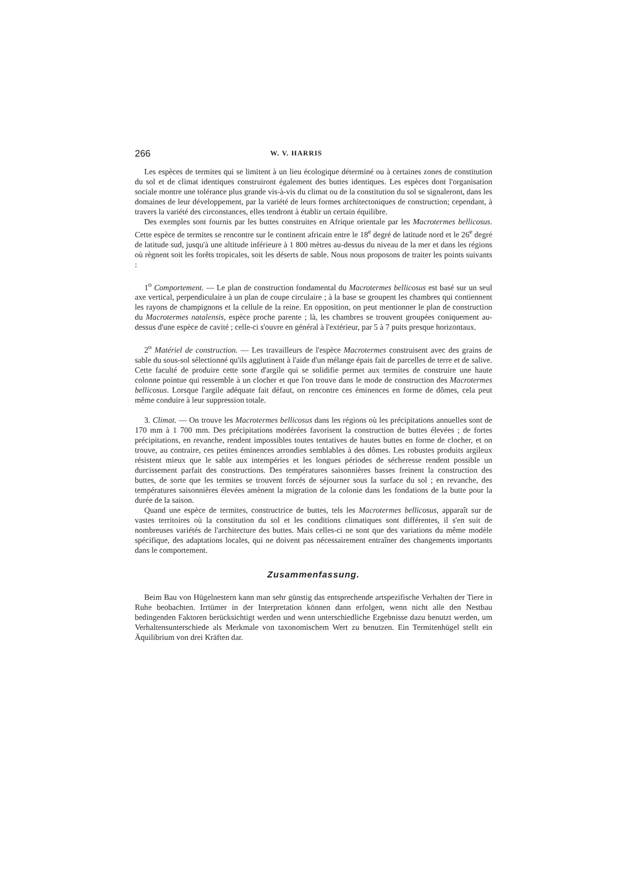266 W. V. HARRIS
Les espèces de termites qui se limitent à un lieu écologique déterminé ou à certaines zones de constitution du sol et de climat identiques construiront également des buttes identiques. Les espèces dont l'organisation sociale montre une tolérance plus grande vis-à-vis du climat ou de la constitution du sol se signaleront, dans les domaines de leur développement, par la variété de leurs formes architectoniques de construction; cependant, à travers la variété des circonstances, elles tendront à établir un certain équilibre.
Des exemples sont fournis par les buttes construites en Afrique orientale par les Macrotermes bellicosus. Cette espèce de termites se rencontre sur le continent africain entre le 18<sup>e</sup> degré de latitude nord et le 26<sup>e</sup> degré de latitude sud, jusqu'à une altitude inférieure à 1 800 mètres au-dessus du niveau de la mer et dans les régions où règnent soit les forêts tropicales, soit les déserts de sable. Nous nous proposons de traiter les points suivants :
1<sup>o</sup> Comportement. — Le plan de construction fondamental du Macrotermes bellicosus est basé sur un seul axe vertical, perpendiculaire à un plan de coupe circulaire ; à la base se groupent les chambres qui contiennent les rayons de champignons et la cellule de la reine. En opposition, on peut mentionner le plan de construction du Macrotermes natalensis, espèce proche parente ; là, les chambres se trouvent groupées coniquement au-dessus d'une espèce de cavité ; celle-ci s'ouvre en général à l'extérieur, par 5 à 7 puits presque horizontaux.
2<sup>o</sup> Matériel de construction. — Les travailleurs de l'espèce Macrotermes construisent avec des grains de sable du sous-sol sélectionné qu'ils agglutinent à l'aide d'un mélange épais fait de parcelles de terre et de salive. Cette faculté de produire cette sorte d'argile qui se solidifie permet aux termites de construire une haute colonne pointue qui ressemble à un clocher et que l'on trouve dans le mode de construction des Macrotermes bellicosus. Lorsque l'argile adéquate fait défaut, on rencontre ces éminences en forme de dômes, cela peut même conduire à leur suppression totale.
3. Climat. — On trouve les Macrotermes bellicosus dans les régions où les précipitations annuelles sont de 170 mm à 1 700 mm. Des précipitations modérées favorisent la construction de buttes élevées ; de fortes précipitations, en revanche, rendent impossibles toutes tentatives de hautes buttes en forme de clocher, et on trouve, au contraire, ces petites éminences arrondies semblables à des dômes. Les robustes produits argileux résistent mieux que le sable aux intempéries et les longues périodes de sécheresse rendent possible un durcissement parfait des constructions. Des températures saisonnières basses freinent la construction des buttes, de sorte que les termites se trouvent forcés de séjourner sous la surface du sol ; en revanche, des températures saisonnières élevées amènent la migration de la colonie dans les fondations de la butte pour la durée de la saison.
Quand une espèce de termites, constructrice de buttes, tels les Macrotermes bellicosus, apparaît sur de vastes territoires où la constitution du sol et les conditions climatiques sont différentes, il s'en suit de nombreuses variétés de l'architecture des buttes. Mais celles-ci ne sont que des variations du même modèle spécifique, des adaptations locales, qui ne doivent pas nécessairement entraîner des changements importants dans le comportement.
Zusammenfassung.
Beim Bau von Hügelnestern kann man sehr günstig das entsprechende artspezifische Verhalten der Tiere in Ruhe beobachten. Irrtümer in der Interpretation können dann erfolgen, wenn nicht alle den Nestbau bedingenden Faktoren berücksichtigt werden und wenn unterschiedliche Ergebnisse dazu benutzt werden, um Verhaltensunterschiede als Merkmale von taxonomischem Wert zu benutzen. Ein Termitenhügel stellt ein Äquilibrium von drei Kräften dar.